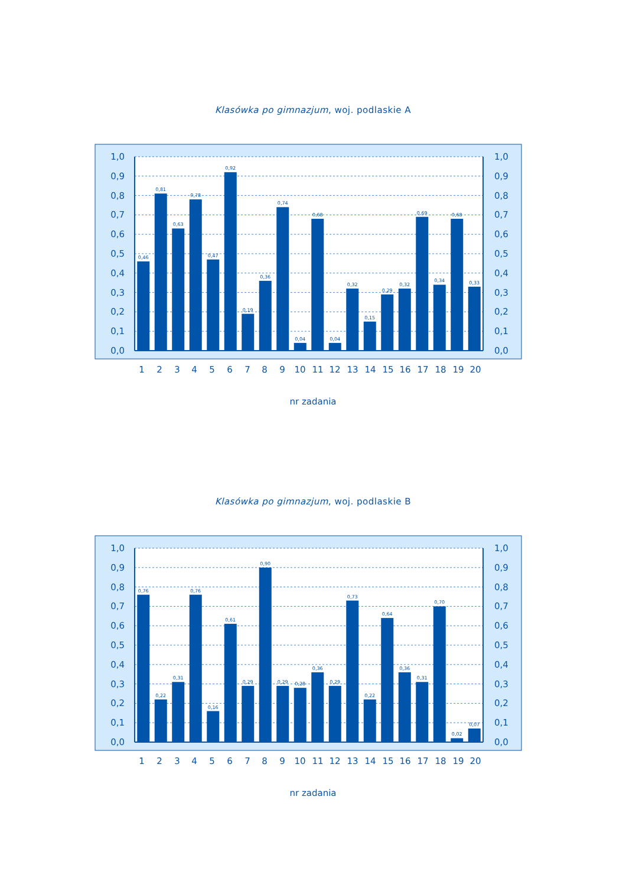Klasówka po gimnazjum, woj. podlaskie A
0,46
0,81
0,63
0,78
0,47
0,92
0,19
0,36
0,74
0,04
0,68
0,04
0,32
0,15
0,29
0,32
0,69
0,34
0,68
0,33
1,0
0,9
0,8
0,7
0,6
0,5
0,4
0,3
0,2
0,1
0,0
1,0
0,9
0,8
0,7
0,6
0,5
0,4
0,3
0,2
0,1
0,0
1
2
3
4
5
6
7
8
9
10
11
12
13
14
15
16
17
18
19
20
nr zadania
Klasówka po gimnazjum, woj. podlaskie B
0,76
0,22
0,31
0,76
0,16
0,61
0,29
0,90
0,29
0,28
0,36
0,29
0,73
0,22
0,64
0,36
0,31
0,70
0,02
0,07
1,0
0,9
0,8
0,7
0,6
0,5
0,4
0,3
0,2
0,1
0,0
1,0
0,9
0,8
0,7
0,6
0,5
0,4
0,3
0,2
0,1
0,0
1
2
3
4
5
6
7
8
9
10
11
12
13
14
15
16
17
18
19
20
nr zadania